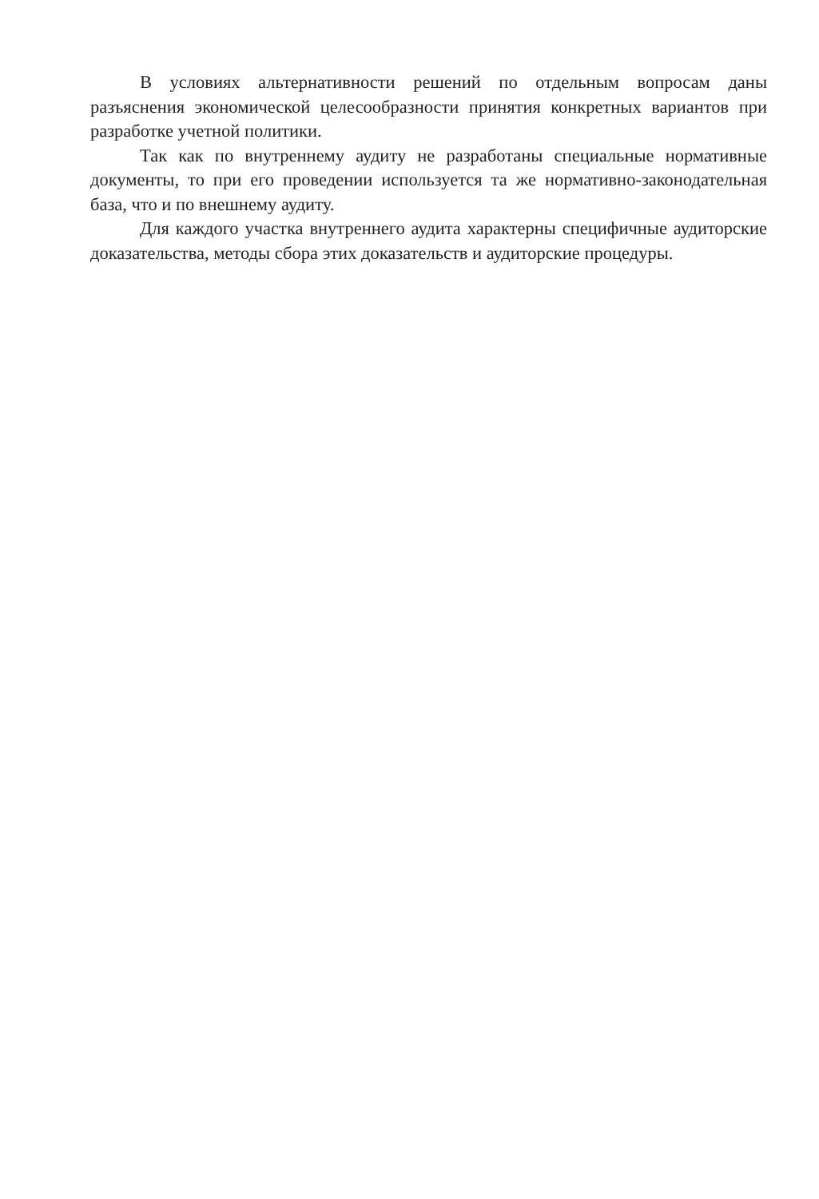В условиях альтернативности решений по отдельным вопросам даны разъяснения экономической целесообразности принятия конкретных вариантов при разработке учетной политики.
Так как по внутреннему аудиту не разработаны специальные нормативные документы, то при его проведении используется та же нормативно-законодательная база, что и по внешнему аудиту.
Для каждого участка внутреннего аудита характерны специфичные аудиторские доказательства, методы сбора этих доказательств и аудиторские процедуры.